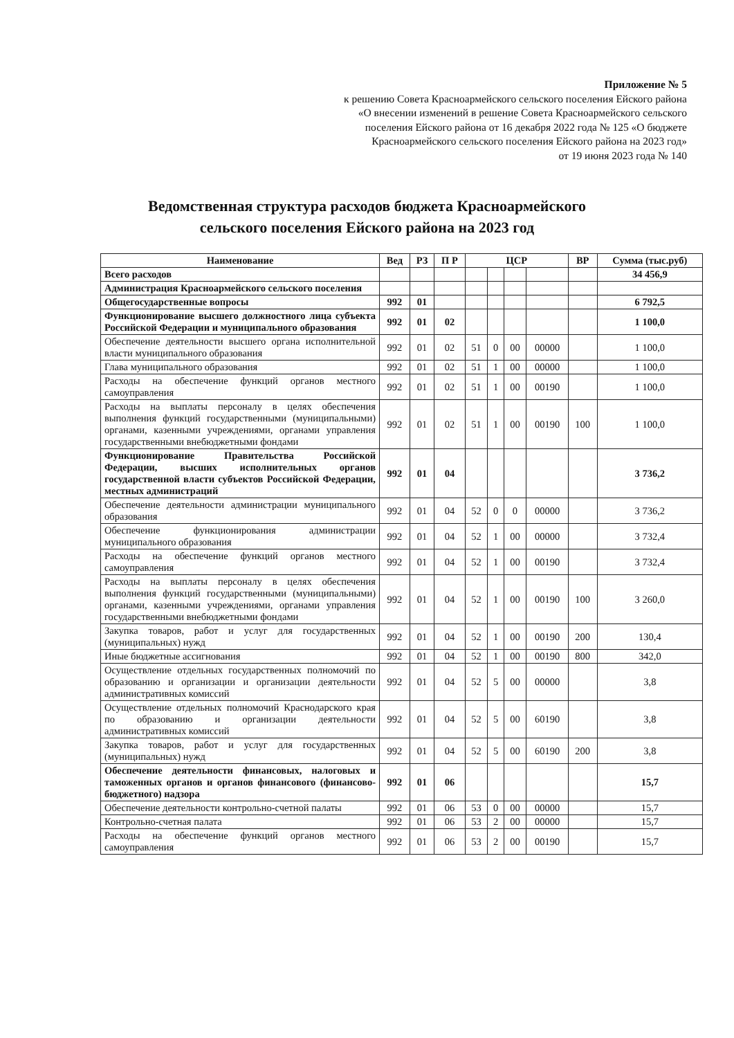Приложение № 5
к решению Совета Красноармейского сельского поселения Ейского района
«О внесении изменений в решение Совета Красноармейского сельского
поселения Ейского района от 16 декабря 2022 года № 125 «О бюджете
Красноармейского сельского поселения Ейского района на 2023 год»
от 19 июня 2023 года № 140
Ведомственная структура расходов бюджета Красноармейского
сельского поселения Ейского района на 2023 год
| Наименование | Вед | РЗ | П Р | ЦСР | | | | ВР | Сумма (тыс.руб) |
| --- | --- | --- | --- | --- | --- | --- | --- | --- | --- |
| Всего расходов | | | | | | | | | 34 456,9 |
| Администрация Красноармейского сельского поселения | | | | | | | | | |
| Общегосударственные вопросы | 992 | 01 | | | | | | | 6 792,5 |
| Функционирование высшего должностного лица субъекта Российской Федерации и муниципального образования | 992 | 01 | 02 | | | | | | 1 100,0 |
| Обеспечение деятельности высшего органа исполнительной власти муниципального образования | 992 | 01 | 02 | 51 | 0 | 00 | 00000 | | 1 100,0 |
| Глава муниципального образования | 992 | 01 | 02 | 51 | 1 | 00 | 00000 | | 1 100,0 |
| Расходы на обеспечение функций органов местного самоуправления | 992 | 01 | 02 | 51 | 1 | 00 | 00190 | | 1 100,0 |
| Расходы на выплаты персоналу в целях обеспечения выполнения функций государственными (муниципальными) органами, казенными учреждениями, органами управления государственными внебюджетными фондами | 992 | 01 | 02 | 51 | 1 | 00 | 00190 | 100 | 1 100,0 |
| Функционирование Правительства Российской Федерации, высших исполнительных органов государственной власти субъектов Российской Федерации, местных администраций | 992 | 01 | 04 | | | | | | 3 736,2 |
| Обеспечение деятельности администрации муниципального образования | 992 | 01 | 04 | 52 | 0 | 0 | 00000 | | 3 736,2 |
| Обеспечение функционирования администрации муниципального образования | 992 | 01 | 04 | 52 | 1 | 00 | 00000 | | 3 732,4 |
| Расходы на обеспечение функций органов местного самоуправления | 992 | 01 | 04 | 52 | 1 | 00 | 00190 | | 3 732,4 |
| Расходы на выплаты персоналу в целях обеспечения выполнения функций государственными (муниципальными) органами, казенными учреждениями, органами управления государственными внебюджетными фондами | 992 | 01 | 04 | 52 | 1 | 00 | 00190 | 100 | 3 260,0 |
| Закупка товаров, работ и услуг для государственных (муниципальных) нужд | 992 | 01 | 04 | 52 | 1 | 00 | 00190 | 200 | 130,4 |
| Иные бюджетные ассигнования | 992 | 01 | 04 | 52 | 1 | 00 | 00190 | 800 | 342,0 |
| Осуществление отдельных государственных полномочий по образованию и организации и организации деятельности административных комиссий | 992 | 01 | 04 | 52 | 5 | 00 | 00000 | | 3,8 |
| Осуществление отдельных полномочий Краснодарского края по образованию и организации деятельности административных комиссий | 992 | 01 | 04 | 52 | 5 | 00 | 60190 | | 3,8 |
| Закупка товаров, работ и услуг для государственных (муниципальных) нужд | 992 | 01 | 04 | 52 | 5 | 00 | 60190 | 200 | 3,8 |
| Обеспечение деятельности финансовых, налоговых и таможенных органов и органов финансового (финансово-бюджетного) надзора | 992 | 01 | 06 | | | | | | 15,7 |
| Обеспечение деятельности контрольно-счетной палаты | 992 | 01 | 06 | 53 | 0 | 00 | 00000 | | 15,7 |
| Контрольно-счетная палата | 992 | 01 | 06 | 53 | 2 | 00 | 00000 | | 15,7 |
| Расходы на обеспечение функций органов местного самоуправления | 992 | 01 | 06 | 53 | 2 | 00 | 00190 | | 15,7 |